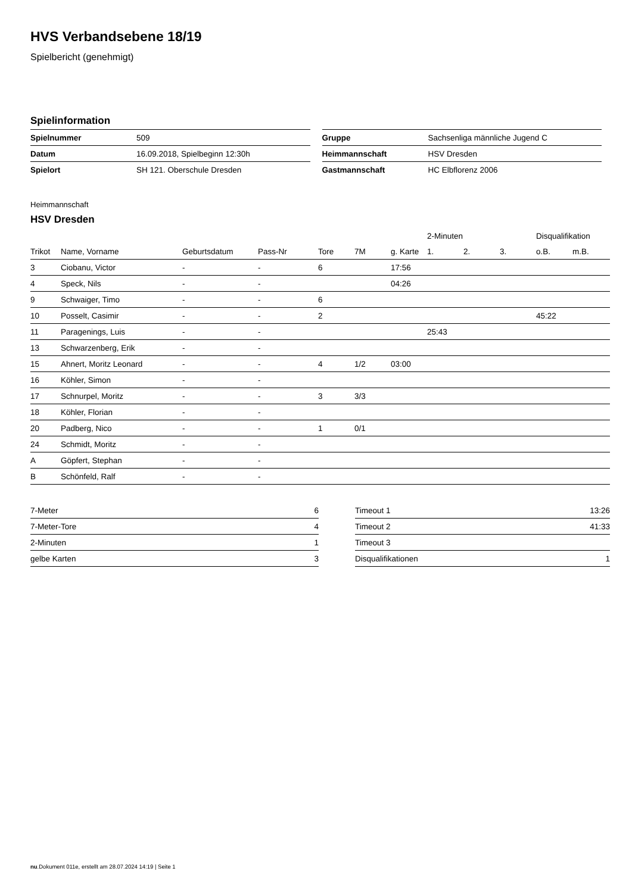HVS Verbandsebene 18/19
Spielbericht (genehmigt)
Spielinformation
| Spielnummer | 509 |
| Datum | 16.09.2018, Spielbeginn 12:30h |
| Spielort | SH 121. Oberschule Dresden |
| Gruppe | Sachsenliga männliche Jugend C |
| Heimmannschaft | HSV Dresden |
| Gastmannschaft | HC Elbflorenz 2006 |
Heimmannschaft
HSV Dresden
| | | | | | | | 2-Minuten | | | Disqualifikation | |
| --- | --- | --- | --- | --- | --- | --- | --- | --- | --- | --- | --- |
| Trikot | Name, Vorname | Geburtsdatum | Pass-Nr | Tore | 7M | g. Karte | 1. | 2. | 3. | o.B. | m.B. |
| 3 | Ciobanu, Victor | - | - | 6 | | 17:56 | | | | | |
| 4 | Speck, Nils | - | - | | | 04:26 | | | | | |
| 9 | Schwaiger, Timo | - | - | 6 | | | | | | | |
| 10 | Posselt, Casimir | - | - | 2 | | | | | | 45:22 | |
| 11 | Paragenings, Luis | - | - | | | | 25:43 | | | | |
| 13 | Schwarzenberg, Erik | - | - | | | | | | | | |
| 15 | Ahnert, Moritz Leonard | - | - | 4 | 1/2 | 03:00 | | | | | |
| 16 | Köhler, Simon | - | - | | | | | | | | |
| 17 | Schnurpel, Moritz | - | - | 3 | 3/3 | | | | | | |
| 18 | Köhler, Florian | - | - | | | | | | | | |
| 20 | Padberg, Nico | - | - | 1 | 0/1 | | | | | | |
| 24 | Schmidt, Moritz | - | - | | | | | | | | |
| A | Göpfert, Stephan | - | - | | | | | | | | |
| B | Schönfeld, Ralf | - | - | | | | | | | | |
| 7-Meter | 6 |
| 7-Meter-Tore | 4 |
| 2-Minuten | 1 |
| gelbe Karten | 3 |
| Timeout 1 | 13:26 |
| Timeout 2 | 41:33 |
| Timeout 3 | |
| Disqualifikationen | 1 |
nu.Dokument 011e, erstellt am 28.07.2024 14:19 | Seite 1